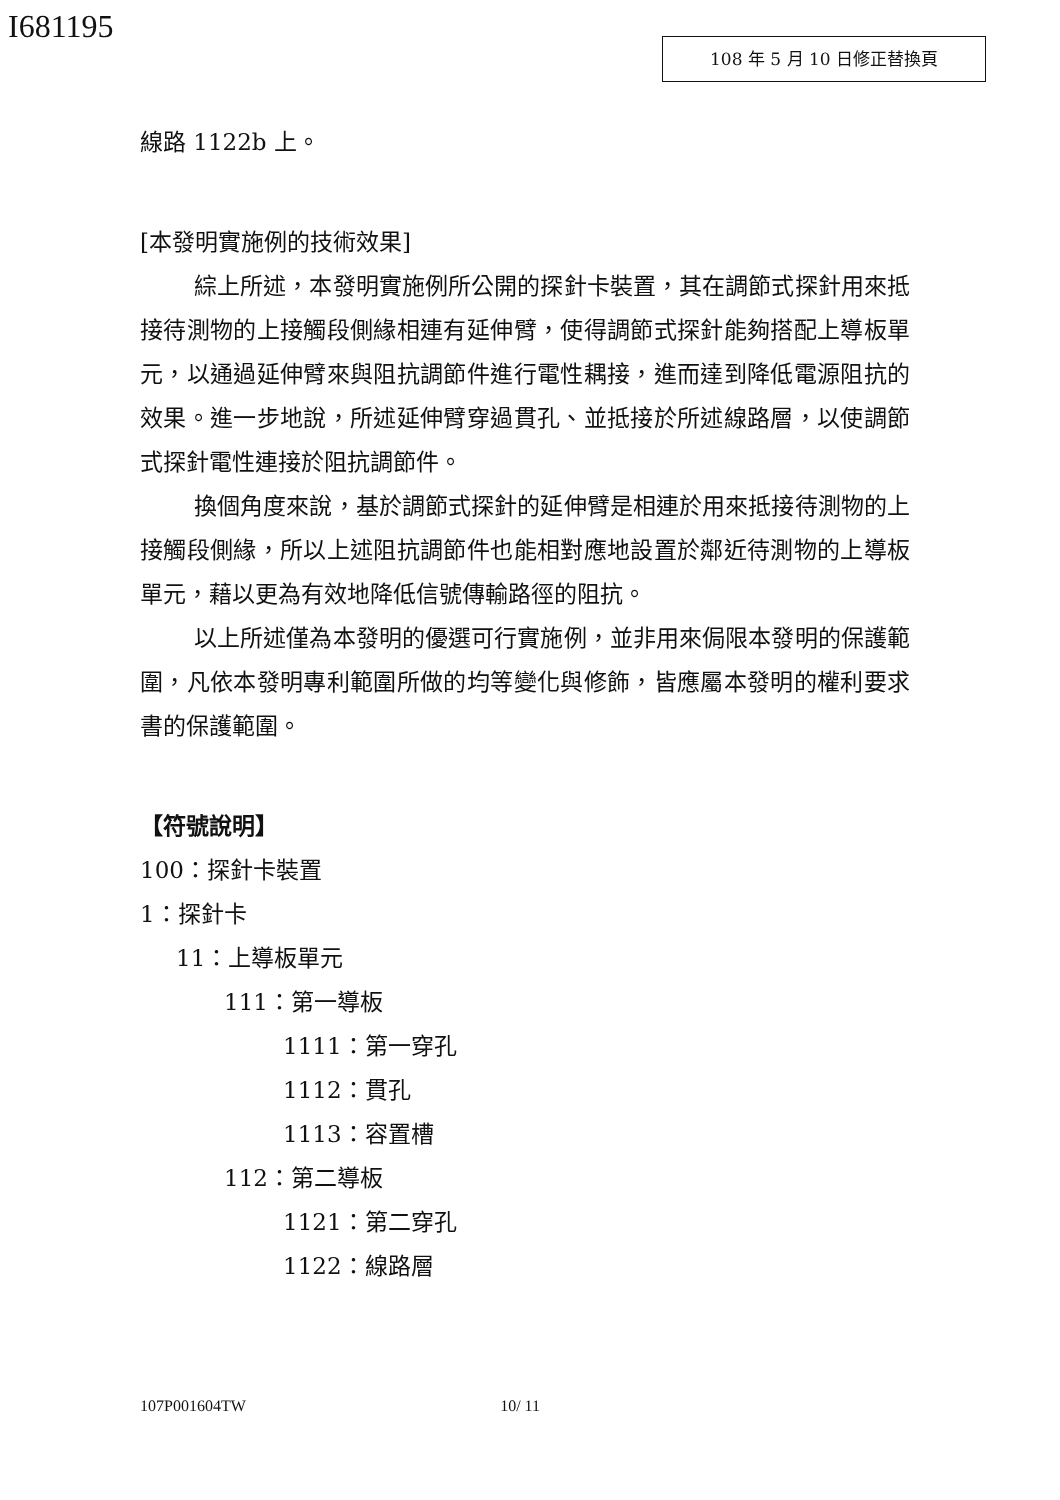I681195 108 年 5 月 10 日修正替換頁
線路 1122b 上。
[本發明實施例的技術效果]
綜上所述，本發明實施例所公開的探針卡裝置，其在調節式探針用來抵接待測物的上接觸段側緣相連有延伸臂，使得調節式探針能夠搭配上導板單元，以通過延伸臂來與阻抗調節件進行電性耦接，進而達到降低電源阻抗的效果。進一步地說，所述延伸臂穿過貫孔、並抵接於所述線路層，以使調節式探針電性連接於阻抗調節件。
換個角度來說，基於調節式探針的延伸臂是相連於用來抵接待測物的上接觸段側緣，所以上述阻抗調節件也能相對應地設置於鄰近待測物的上導板單元，藉以更為有效地降低信號傳輸路徑的阻抗。
以上所述僅為本發明的優選可行實施例，並非用來侷限本發明的保護範圍，凡依本發明專利範圍所做的均等變化與修飾，皆應屬本發明的權利要求書的保護範圍。
【符號說明】
100：探針卡裝置
1：探針卡
11：上導板單元
111：第一導板
1111：第一穿孔
1112：貫孔
1113：容置槽
112：第二導板
1121：第二穿孔
1122：線路層
107P001604TW 10/ 11